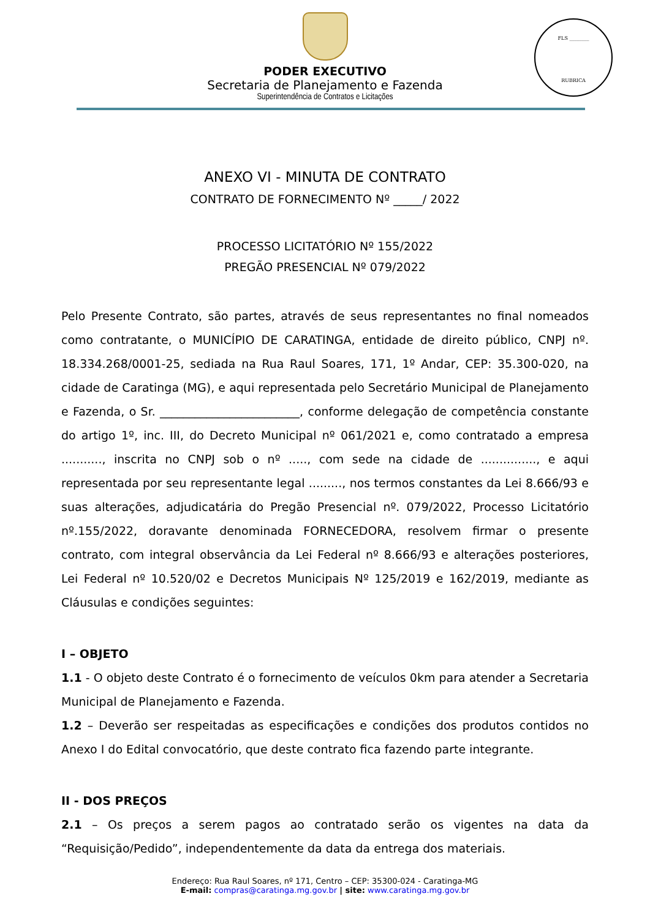FLS ________
RUBRICA
PODER EXECUTIVO
Secretaria de Planejamento e Fazenda
Superintendência de Contratos e Licitações
ANEXO VI - MINUTA DE CONTRATO
CONTRATO DE FORNECIMENTO Nº _____/ 2022
PROCESSO LICITATÓRIO Nº 155/2022
PREGÃO PRESENCIAL Nº 079/2022
Pelo Presente Contrato, são partes, através de seus representantes no final nomeados como contratante, o MUNICÍPIO DE CARATINGA, entidade de direito público, CNPJ nº. 18.334.268/0001-25, sediada na Rua Raul Soares, 171, 1º Andar, CEP: 35.300-020, na cidade de Caratinga (MG), e aqui representada pelo Secretário Municipal de Planejamento e Fazenda, o Sr. ________________________, conforme delegação de competência constante do artigo 1º, inc. III, do Decreto Municipal nº 061/2021 e, como contratado a empresa ..........., inscrita no CNPJ sob o nº ....., com sede na cidade de ..............., e aqui representada por seu representante legal ........., nos termos constantes da Lei 8.666/93 e suas alterações, adjudicatária do Pregão Presencial nº. 079/2022, Processo Licitatório nº.155/2022, doravante denominada FORNECEDORA, resolvem firmar o presente contrato, com integral observância da Lei Federal nº 8.666/93 e alterações posteriores, Lei Federal nº 10.520/02 e Decretos Municipais Nº 125/2019 e 162/2019, mediante as Cláusulas e condições seguintes:
I – OBJETO
1.1 - O objeto deste Contrato é o fornecimento de veículos 0km para atender a Secretaria Municipal de Planejamento e Fazenda.
1.2 – Deverão ser respeitadas as especificações e condições dos produtos contidos no Anexo I do Edital convocatório, que deste contrato fica fazendo parte integrante.
II - DOS PREÇOS
2.1 – Os preços a serem pagos ao contratado serão os vigentes na data da “Requisição/Pedido”, independentemente da data da entrega dos materiais.
Endereço: Rua Raul Soares, nº 171, Centro – CEP: 35300-024 - Caratinga-MG
E-mail: compras@caratinga.mg.gov.br | site: www.caratinga.mg.gov.br